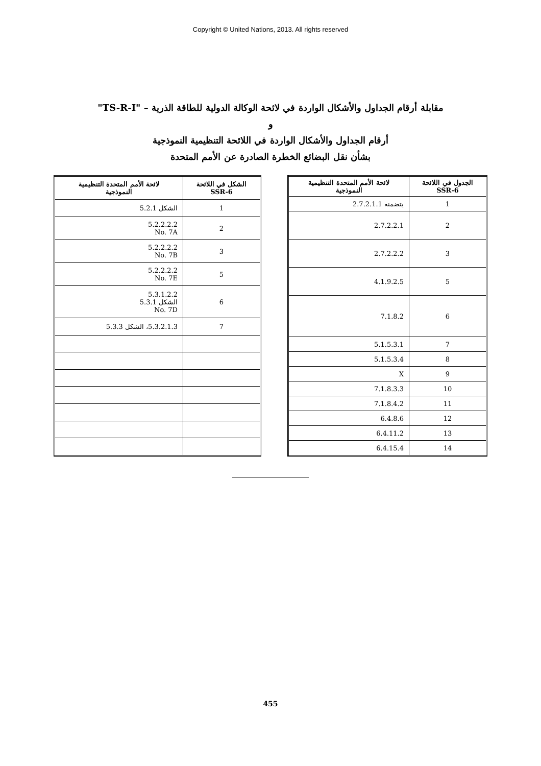Copyright © United Nations, 2013. All rights reserved
مقابلة أرقام الجداول والأشكال الواردة في لائحة الوكالة الدولية للطاقة الذرية – "TS-R-I"
و
أرقام الجداول والأشكال الواردة في اللائحة التنظيمية النموذجية
بشأن نقل البضائع الخطرة الصادرة عن الأمم المتحدة
| الجدول في اللائحة SSR-6 | لائحة الأمم المتحدة التنظيمية النموذجية |
| --- | --- |
| 1 | يتضمنه 2.7.2.1.1 |
| 2 | 2.7.2.2.1 |
| 3 | 2.7.2.2.2 |
| 5 | 4.1.9.2.5 |
| 6 | 7.1.8.2 |
| 7 | 5.1.5.3.1 |
| 8 | 5.1.5.3.4 |
| 9 | X |
| 10 | 7.1.8.3.3 |
| 11 | 7.1.8.4.2 |
| 12 | 6.4.8.6 |
| 13 | 6.4.11.2 |
| 14 | 6.4.15.4 |
| الشكل في اللائحة SSR-6 | لائحة الأمم المتحدة التنظيمية النموذجية |
| --- | --- |
| 1 | الشكل 5.2.1 |
| 2 | 5.2.2.2.2 No. 7A |
| 3 | 5.2.2.2.2 No. 7B |
| 5 | 5.2.2.2.2 No. 7E |
| 6 | 5.3.1.2.2 الشكل 5.3.1 No. 7D |
| 7 | 5.3.2.1.3، الشكل 5.3.3 |
455